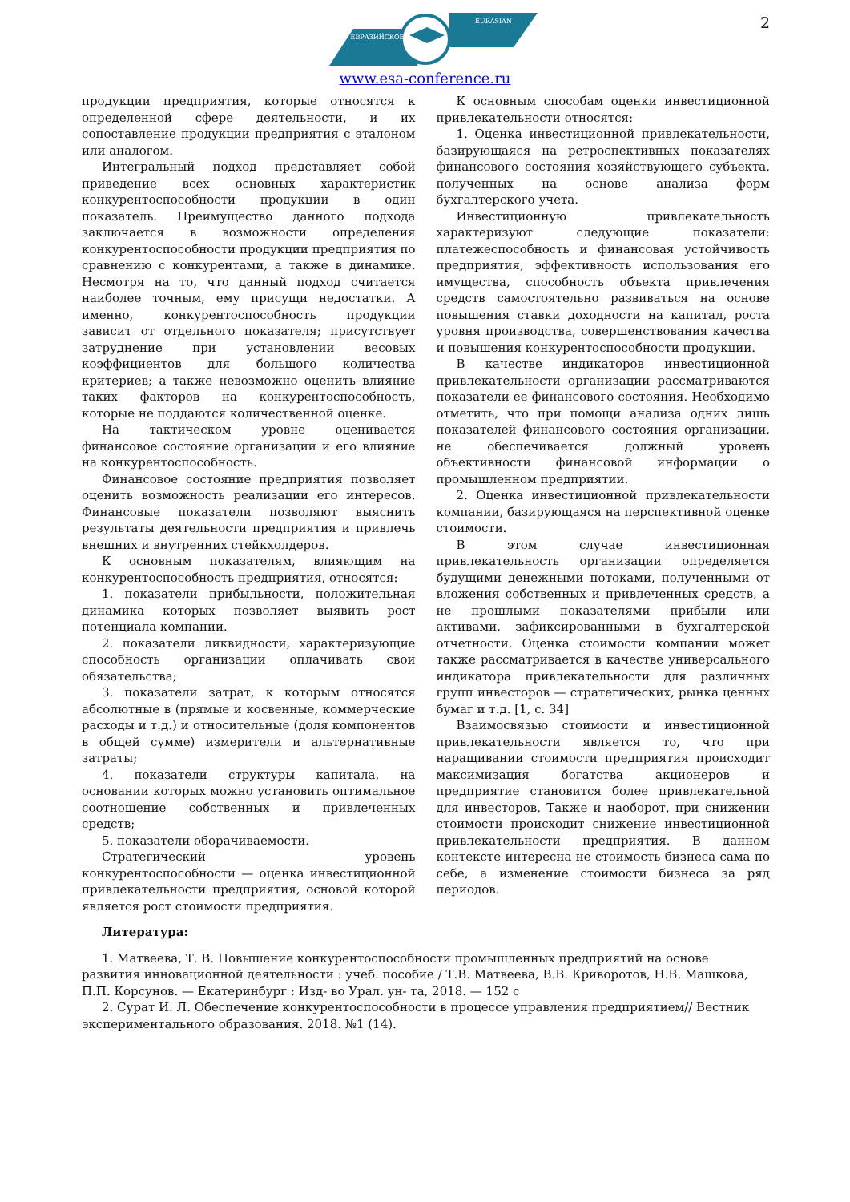2
ЕВРАЗИЙСКОЕ
EURASIAN
www.esa-conference.ru
продукции предприятия, которые относятся к определенной сфере деятельности, и их сопоставление продукции предприятия с эталоном или аналогом.
Интегральный подход представляет собой приведение всех основных характеристик конкурентоспособности продукции в один показатель. Преимущество данного подхода заключается в возможности определения конкурентоспособности продукции предприятия по сравнению с конкурентами, а также в динамике. Несмотря на то, что данный подход считается наиболее точным, ему присущи недостатки. А именно, конкурентоспособность продукции зависит от отдельного показателя; присутствует затруднение при установлении весовых коэффициентов для большого количества критериев; а также невозможно оценить влияние таких факторов на конкурентоспособность, которые не поддаются количественной оценке.
На тактическом уровне оценивается финансовое состояние организации и его влияние на конкурентоспособность.
Финансовое состояние предприятия позволяет оценить возможность реализации его интересов. Финансовые показатели позволяют выяснить результаты деятельности предприятия и привлечь внешних и внутренних стейкхолдеров.
К основным показателям, влияющим на конкурентоспособность предприятия, относятся:
1. показатели прибыльности, положительная динамика которых позволяет выявить рост потенциала компании.
2. показатели ликвидности, характеризующие способность организации оплачивать свои обязательства;
3. показатели затрат, к которым относятся абсолютные в (прямые и косвенные, коммерческие расходы и т.д.) и относительные (доля компонентов в общей сумме) измерители и альтернативные затраты;
4. показатели структуры капитала, на основании которых можно установить оптимальное соотношение собственных и привлеченных средств;
5. показатели оборачиваемости.
Стратегический уровень конкурентоспособности — оценка инвестиционной привлекательности предприятия, основой которой является рост стоимости предприятия.
К основным способам оценки инвестиционной привлекательности относятся:
1. Оценка инвестиционной привлекательности, базирующаяся на ретроспективных показателях финансового состояния хозяйствующего субъекта, полученных на основе анализа форм бухгалтерского учета.
Инвестиционную привлекательность характеризуют следующие показатели: платежеспособность и финансовая устойчивость предприятия, эффективность использования его имущества, способность объекта привлечения средств самостоятельно развиваться на основе повышения ставки доходности на капитал, роста уровня производства, совершенствования качества и повышения конкурентоспособности продукции.
В качестве индикаторов инвестиционной привлекательности организации рассматриваются показатели ее финансового состояния. Необходимо отметить, что при помощи анализа одних лишь показателей финансового состояния организации, не обеспечивается должный уровень объективности финансовой информации о промышленном предприятии.
2. Оценка инвестиционной привлекательности компании, базирующаяся на перспективной оценке стоимости.
В этом случае инвестиционная привлекательность организации определяется будущими денежными потоками, полученными от вложения собственных и привлеченных средств, а не прошлыми показателями прибыли или активами, зафиксированными в бухгалтерской отчетности. Оценка стоимости компании может также рассматривается в качестве универсального индикатора привлекательности для различных групп инвесторов — стратегических, рынка ценных бумаг и т.д. [1, с. 34]
Взаимосвязью стоимости и инвестиционной привлекательности является то, что при наращивании стоимости предприятия происходит максимизация богатства акционеров и предприятие становится более привлекательной для инвесторов. Также и наоборот, при снижении стоимости происходит снижение инвестиционной привлекательности предприятия. В данном контексте интересна не стоимость бизнеса сама по себе, а изменение стоимости бизнеса за ряд периодов.
Литература:
1. Матвеева, Т. В. Повышение конкурентоспособности промышленных предприятий на основе развития инновационной деятельности : учеб. пособие / Т.В. Матвеева, В.В. Криворотов, Н.В. Машкова, П.П. Корсунов. — Екатеринбург : Изд- во Урал. ун- та, 2018. — 152 с
2. Сурат И. Л. Обеспечение конкурентоспособности в процессе управления предприятием// Вестник экспериментального образования. 2018. №1 (14).